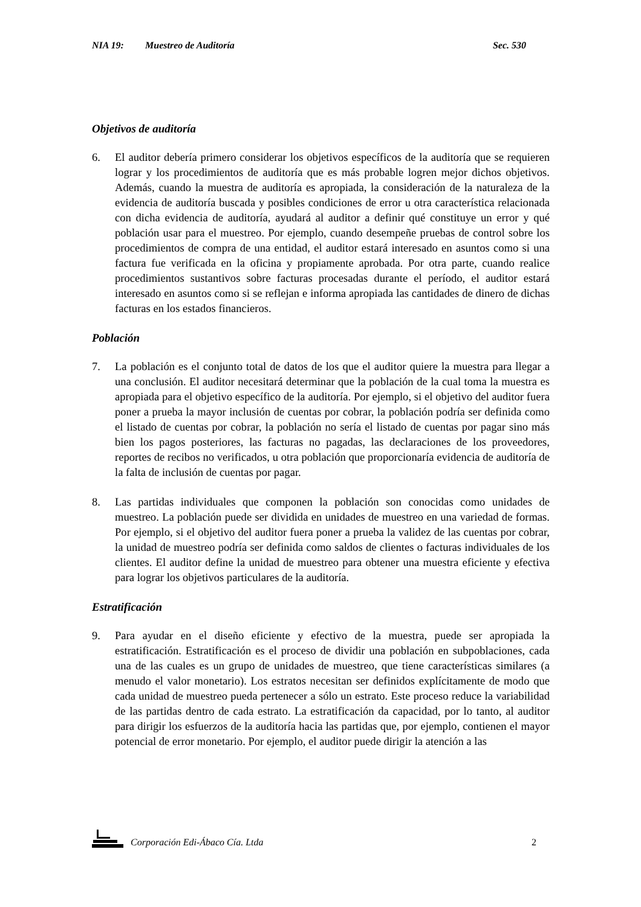NIA 19: Muestreo de Auditoría Sec. 530
Objetivos de auditoría
6. El auditor debería primero considerar los objetivos específicos de la auditoría que se requieren lograr y los procedimientos de auditoría que es más probable logren mejor dichos objetivos. Además, cuando la muestra de auditoría es apropiada, la consideración de la naturaleza de la evidencia de auditoría buscada y posibles condiciones de error u otra característica relacionada con dicha evidencia de auditoría, ayudará al auditor a definir qué constituye un error y qué población usar para el muestreo. Por ejemplo, cuando desempeñe pruebas de control sobre los procedimientos de compra de una entidad, el auditor estará interesado en asuntos como si una factura fue verificada en la oficina y propiamente aprobada. Por otra parte, cuando realice procedimientos sustantivos sobre facturas procesadas durante el período, el auditor estará interesado en asuntos como si se reflejan e informa apropiada las cantidades de dinero de dichas facturas en los estados financieros.
Población
7. La población es el conjunto total de datos de los que el auditor quiere la muestra para llegar a una conclusión. El auditor necesitará determinar que la población de la cual toma la muestra es apropiada para el objetivo específico de la auditoría. Por ejemplo, si el objetivo del auditor fuera poner a prueba la mayor inclusión de cuentas por cobrar, la población podría ser definida como el listado de cuentas por cobrar, la población no sería el listado de cuentas por pagar sino más bien los pagos posteriores, las facturas no pagadas, las declaraciones de los proveedores, reportes de recibos no verificados, u otra población que proporcionaría evidencia de auditoría de la falta de inclusión de cuentas por pagar.
8. Las partidas individuales que componen la población son conocidas como unidades de muestreo. La población puede ser dividida en unidades de muestreo en una variedad de formas. Por ejemplo, si el objetivo del auditor fuera poner a prueba la validez de las cuentas por cobrar, la unidad de muestreo podría ser definida como saldos de clientes o facturas individuales de los clientes. El auditor define la unidad de muestreo para obtener una muestra eficiente y efectiva para lograr los objetivos particulares de la auditoría.
Estratificación
9. Para ayudar en el diseño eficiente y efectivo de la muestra, puede ser apropiada la estratificación. Estratificación es el proceso de dividir una población en subpoblaciones, cada una de las cuales es un grupo de unidades de muestreo, que tiene características similares (a menudo el valor monetario). Los estratos necesitan ser definidos explícitamente de modo que cada unidad de muestreo pueda pertenecer a sólo un estrato. Este proceso reduce la variabilidad de las partidas dentro de cada estrato. La estratificación da capacidad, por lo tanto, al auditor para dirigir los esfuerzos de la auditoría hacia las partidas que, por ejemplo, contienen el mayor potencial de error monetario. Por ejemplo, el auditor puede dirigir la atención a las
Corporación Edi-Ábaco Cía. Ltda 2